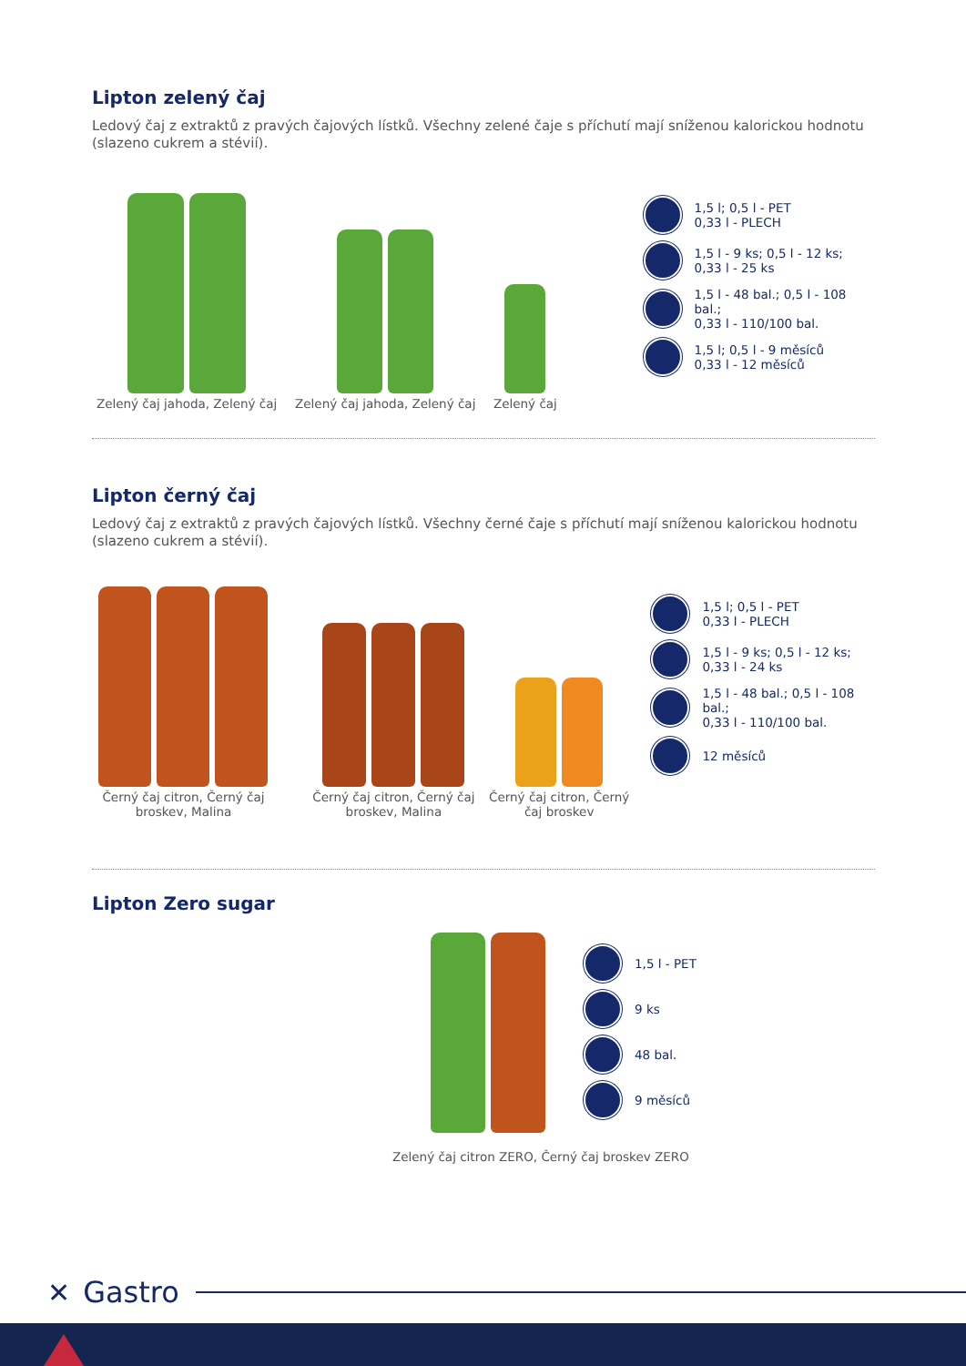Lipton zelený čaj
Ledový čaj z extraktů z pravých čajových lístků. Všechny zelené čaje s příchutí mají sníženou kalorickou hodnotu (slazeno cukrem a stévií).
Zelený čaj jahoda, Zelený čaj
Zelený čaj jahoda, Zelený čaj
Zelený čaj
1,5 l; 0,5 l - PET
0,33 l - PLECH
1,5 l - 9 ks; 0,5 l - 12 ks;
0,33 l - 25 ks
1,5 l - 48 bal.; 0,5 l - 108 bal.;
0,33 l - 110/100 bal.
1,5 l; 0,5 l - 9 měsíců
0,33 l - 12 měsíců
Lipton černý čaj
Ledový čaj z extraktů z pravých čajových lístků. Všechny černé čaje s příchutí mají sníženou kalorickou hodnotu (slazeno cukrem a stévií).
Černý čaj citron, Černý čaj broskev, Malina
Černý čaj citron, Černý čaj broskev, Malina
Černý čaj citron, Černý čaj broskev
1,5 l; 0,5 l - PET
0,33 l - PLECH
1,5 l - 9 ks; 0,5 l - 12 ks;
0,33 l - 24 ks
1,5 l - 48 bal.; 0,5 l - 108 bal.;
0,33 l - 110/100 bal.
12 měsíců
Lipton Zero sugar
1,5 l - PET
9 ks
48 bal.
9 měsíců
Zelený čaj citron ZERO, Černý čaj broskev ZERO
✕ Gastro